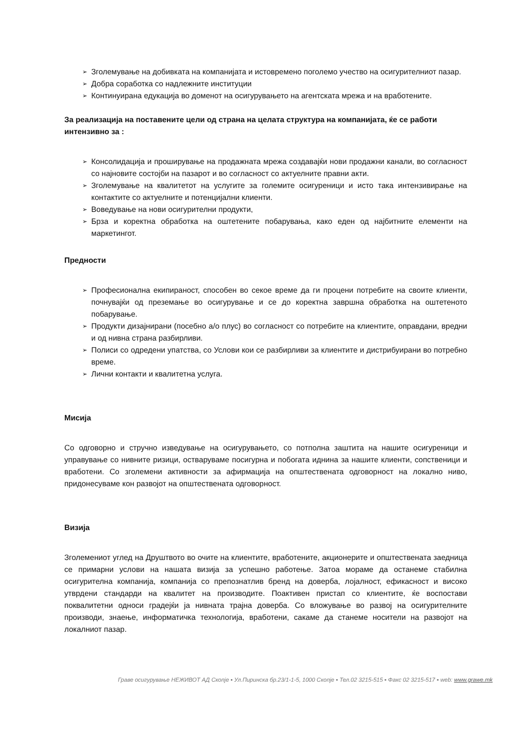➢ Зголемување на добивката на компанијата и истовремено поголемо учество на осигурителниот пазар.
➢ Добра соработка со надлежните институции
➢ Континуирана едукација во доменот на осигурувањето на агентската мрежа и на вработените.
За реализација на поставените цели од страна на целата структура на компанијата, ќе се работи интензивно за :
➢ Консолидација и проширување на продажната мрежа создавајќи нови продажни канали, во согласност со најновите состојби на пазарот и во согласност со актуелните правни акти.
➢ Зголемување на квалитетот на услугите за големите осигуреници и исто така интензивирање на контактите со актуелните и потенцијални клиенти.
➢ Воведување на нови осигурителни продукти,
➢ Брза и коректна обработка на оштетените побарувања, како еден од најбитните елементи на маркетингот.
Предности
➢ Професионална екипираност, способен во секое време да ги процени потребите на своите клиенти, почнувајќи од преземање во осигурување и се до коректна завршна обработка на оштетеното побарување.
➢ Продукти дизајнирани (посебно а/о плус) во согласност со потребите на клиентите, оправдани, вредни и од нивна страна разбирливи.
➢ Полиси со одредени упатства, со Услови кои се разбирливи за клиентите и дистрибуирани во потребно време.
➢ Лични контакти и квалитетна услуга.
Мисија
Со одговорно и стручно изведување на осигурувањето, со потполна заштита на нашите осигуреници и управување со нивните ризици, оствaруваме посигурна и побогата иднина за нашите клиенти, сопственици и вработени. Со зголемени активности за афирмација на општествената одговорност на локално ниво, придонесуваме кон развојот на општествената одговорност.
Визија
Зголемениот углед на Друштвото во очите на клиентите, вработените, акционерите и општествената заедница се примарни услови на нашата визија за успешно работење. Затоа мораме да останеме стабилна осигурителна компанија, компанија со препознатлив бренд на доверба, лојалност, ефикасност и високо утврдени стандарди на квалитет на производите. Поактивен пристап со клиентите, ќе воспостави поквалитетни односи градејќи ја нивната трајна доверба. Со вложување во развој на осигурителните производи, знаење, информатичка технологија, вработени, сакаме да станеме носители на развојот на локалниот пазар.
Граве осигурување НЕЖИВОТ АД Скопје ▪ Ул.Пиринска бр.23/1-1-5, 1000 Скопје ▪ Тел.02 3215-515 ▪ Факс 02 3215-517 ▪ web: www.grawe.mk